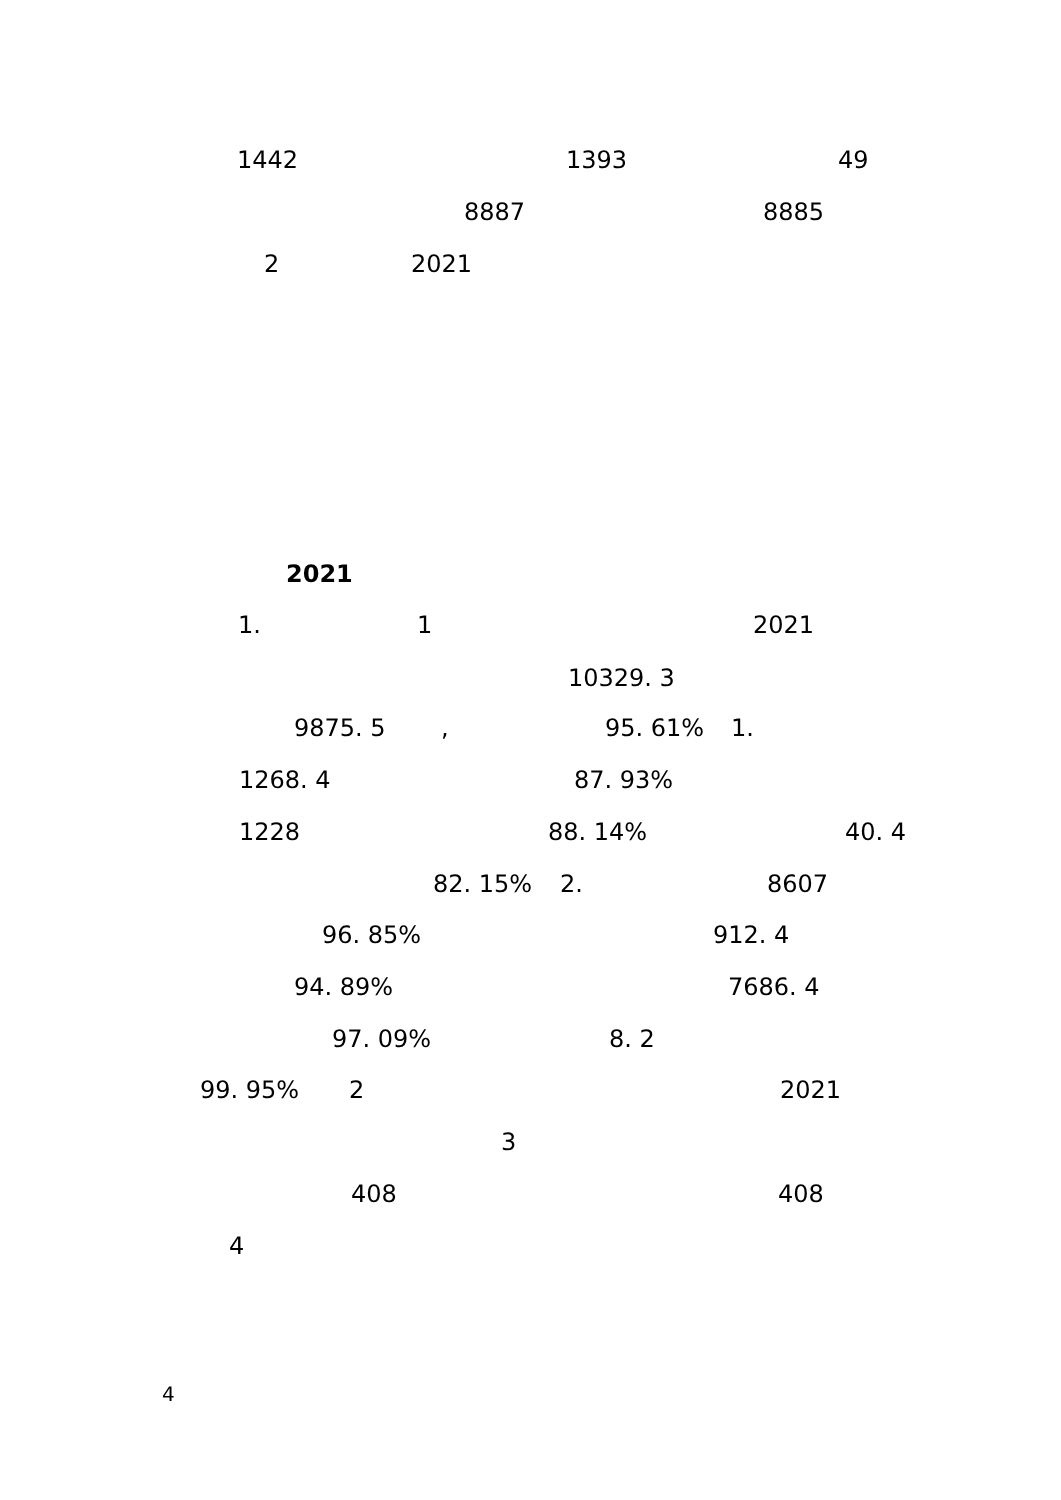1442 1393 49
8887 8885
2 2021
2021
1. 1 2021
10329. 3
9875. 5 , 95. 61% 1.
1268. 4 87. 93%
1228 88. 14% 40. 4
82. 15% 2. 8607
96. 85% 912. 4
94. 89% 7686. 4
97. 09% 8. 2
99. 95% 2 2021
3
408 408
4
4